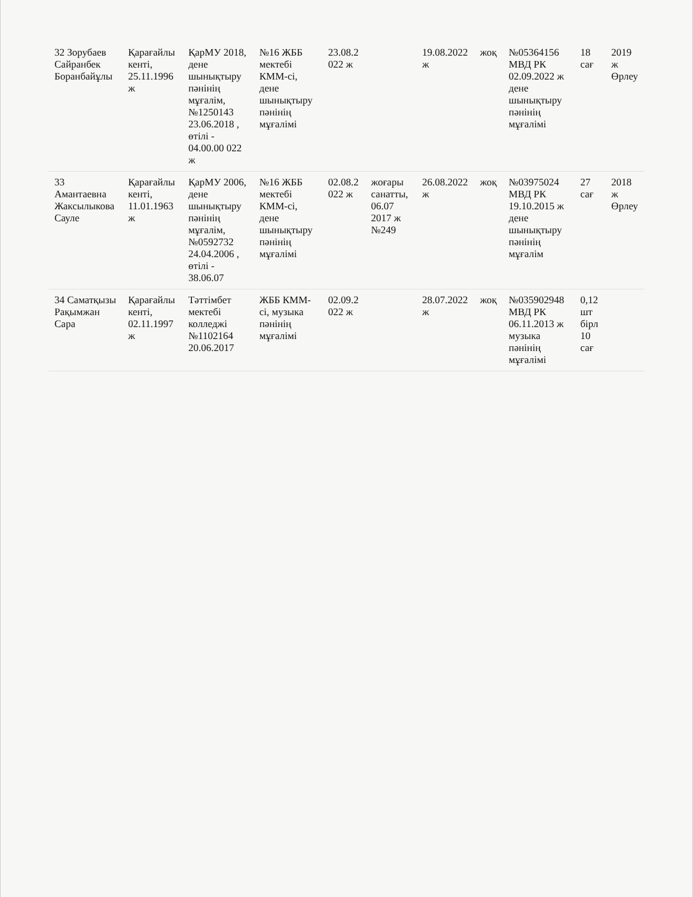| 32 Зорубаев Сайранбек Боранбайұлы | Қарағайлы кенті, 25.11.1996 ж | ҚарМУ 2018, дене шынықтыру пәнінің мұғалім, №1250143 23.06.2018 , өтілі - 04.00.00 022 ж | №16 ЖББ мектебі КММ-сі, дене шынықтыру пәнінің мұғалімі | 23.08.2 022 ж | | 19.08.2022 ж | жоқ | №05364156 МВД РК 02.09.2022 ж дене шынықтыру пәнінің мұғалімі | 18 сағ | 2019 ж Өрлеу |
| 33 Амантаевна Жаксылыкова Сауле | Қарағайлы кенті, 11.01.1963 ж | ҚарМУ 2006, дене шынықтыру пәнінің мұғалім, №0592732 24.04.2006 , өтілі - 38.06.07 | №16 ЖББ мектебі КММ-сі, дене шынықтыру пәнінің мұғалімі | 02.08.2 022 ж | жоғары санатты, 06.07 2017 ж №249 | 26.08.2022 ж | жоқ | №03975024 МВД РК 19.10.2015 ж дене шынықтыру пәнінің мұғалім | 27 сағ | 2018 ж Өрлеу |
| 34 Саматқызы Рақымжан Сара | Қарағайлы кенті, 02.11.1997 ж | Тәттімбет мектебі колледжі №1102164 20.06.2017 | ЖББ КММ-сі, музыка пәнінің мұғалімі | 02.09.2 022 ж | | 28.07.2022 ж | жоқ | №035902948 МВД РК 06.11.2013 ж музыка пәнінің мұғалімі | 0,12 шт бірл 10 сағ | |